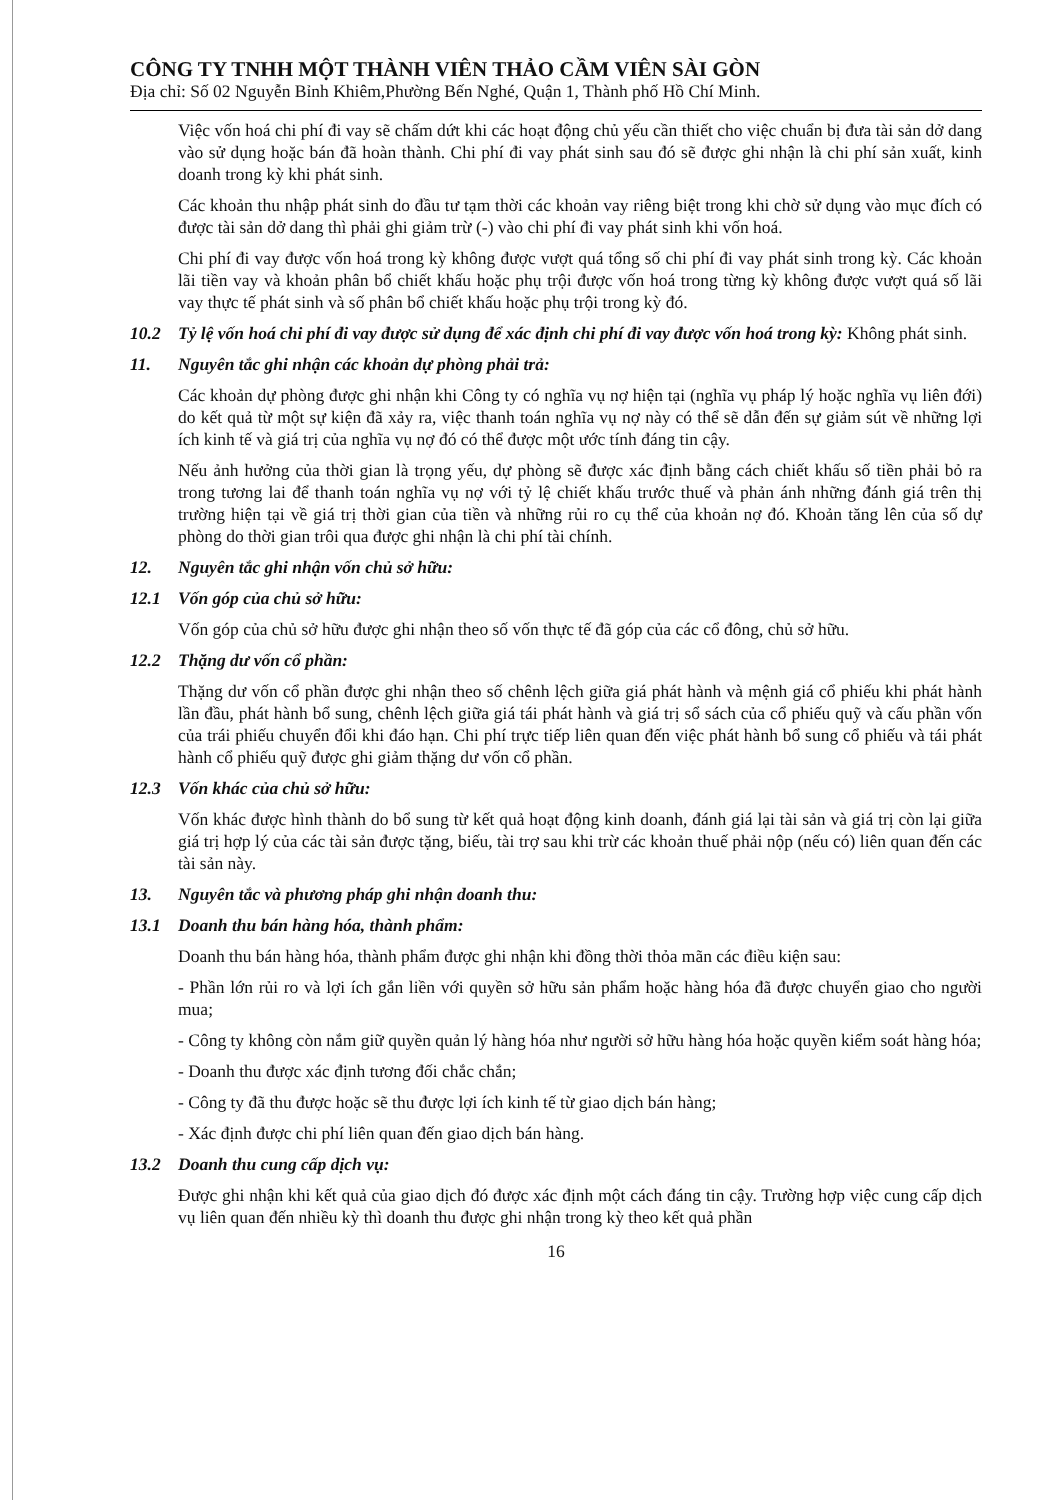CÔNG TY TNHH MỘT THÀNH VIÊN THẢO CẦM VIÊN SÀI GÒN
Địa chỉ: Số 02 Nguyễn Bỉnh Khiêm,Phường Bến Nghé, Quận 1, Thành phố Hồ Chí Minh.
Việc vốn hoá chi phí đi vay sẽ chấm dứt khi các hoạt động chủ yếu cần thiết cho việc chuẩn bị đưa tài sản dở dang vào sử dụng hoặc bán đã hoàn thành. Chi phí đi vay phát sinh sau đó sẽ được ghi nhận là chi phí sản xuất, kinh doanh trong kỳ khi phát sinh.
Các khoản thu nhập phát sinh do đầu tư tạm thời các khoản vay riêng biệt trong khi chờ sử dụng vào mục đích có được tài sản dở dang thì phải ghi giảm trừ (-) vào chi phí đi vay phát sinh khi vốn hoá.
Chi phí đi vay được vốn hoá trong kỳ không được vượt quá tổng số chi phí đi vay phát sinh trong kỳ. Các khoản lãi tiền vay và khoản phân bổ chiết khấu hoặc phụ trội được vốn hoá trong từng kỳ không được vượt quá số lãi vay thực tế phát sinh và số phân bổ chiết khấu hoặc phụ trội trong kỳ đó.
10.2 Tỷ lệ vốn hoá chi phí đi vay được sử dụng để xác định chi phí đi vay được vốn hoá trong kỳ: Không phát sinh.
11. Nguyên tắc ghi nhận các khoản dự phòng phải trả:
Các khoản dự phòng được ghi nhận khi Công ty có nghĩa vụ nợ hiện tại (nghĩa vụ pháp lý hoặc nghĩa vụ liên đới) do kết quả từ một sự kiện đã xảy ra, việc thanh toán nghĩa vụ nợ này có thể sẽ dẫn đến sự giảm sút về những lợi ích kinh tế và giá trị của nghĩa vụ nợ đó có thể được một ước tính đáng tin cậy.
Nếu ảnh hưởng của thời gian là trọng yếu, dự phòng sẽ được xác định bằng cách chiết khấu số tiền phải bỏ ra trong tương lai để thanh toán nghĩa vụ nợ với tỷ lệ chiết khấu trước thuế và phản ánh những đánh giá trên thị trường hiện tại về giá trị thời gian của tiền và những rủi ro cụ thể của khoản nợ đó. Khoản tăng lên của số dự phòng do thời gian trôi qua được ghi nhận là chi phí tài chính.
12. Nguyên tắc ghi nhận vốn chủ sở hữu:
12.1 Vốn góp của chủ sở hữu:
Vốn góp của chủ sở hữu được ghi nhận theo số vốn thực tế đã góp của các cổ đông, chủ sở hữu.
12.2 Thặng dư vốn cổ phần:
Thặng dư vốn cổ phần được ghi nhận theo số chênh lệch giữa giá phát hành và mệnh giá cổ phiếu khi phát hành lần đầu, phát hành bổ sung, chênh lệch giữa giá tái phát hành và giá trị sổ sách của cổ phiếu quỹ và cấu phần vốn của trái phiếu chuyển đổi khi đáo hạn. Chi phí trực tiếp liên quan đến việc phát hành bổ sung cổ phiếu và tái phát hành cổ phiếu quỹ được ghi giảm thặng dư vốn cổ phần.
12.3 Vốn khác của chủ sở hữu:
Vốn khác được hình thành do bổ sung từ kết quả hoạt động kinh doanh, đánh giá lại tài sản và giá trị còn lại giữa giá trị hợp lý của các tài sản được tặng, biếu, tài trợ sau khi trừ các khoản thuế phải nộp (nếu có) liên quan đến các tài sản này.
13. Nguyên tắc và phương pháp ghi nhận doanh thu:
13.1 Doanh thu bán hàng hóa, thành phẩm:
Doanh thu bán hàng hóa, thành phẩm được ghi nhận khi đồng thời thỏa mãn các điều kiện sau:
- Phần lớn rủi ro và lợi ích gắn liền với quyền sở hữu sản phẩm hoặc hàng hóa đã được chuyển giao cho người mua;
- Công ty không còn nắm giữ quyền quản lý hàng hóa như người sở hữu hàng hóa hoặc quyền kiểm soát hàng hóa;
- Doanh thu được xác định tương đối chắc chắn;
- Công ty đã thu được hoặc sẽ thu được lợi ích kinh tế từ giao dịch bán hàng;
- Xác định được chi phí liên quan đến giao dịch bán hàng.
13.2 Doanh thu cung cấp dịch vụ:
Được ghi nhận khi kết quả của giao dịch đó được xác định một cách đáng tin cậy. Trường hợp việc cung cấp dịch vụ liên quan đến nhiều kỳ thì doanh thu được ghi nhận trong kỳ theo kết quả phần
16